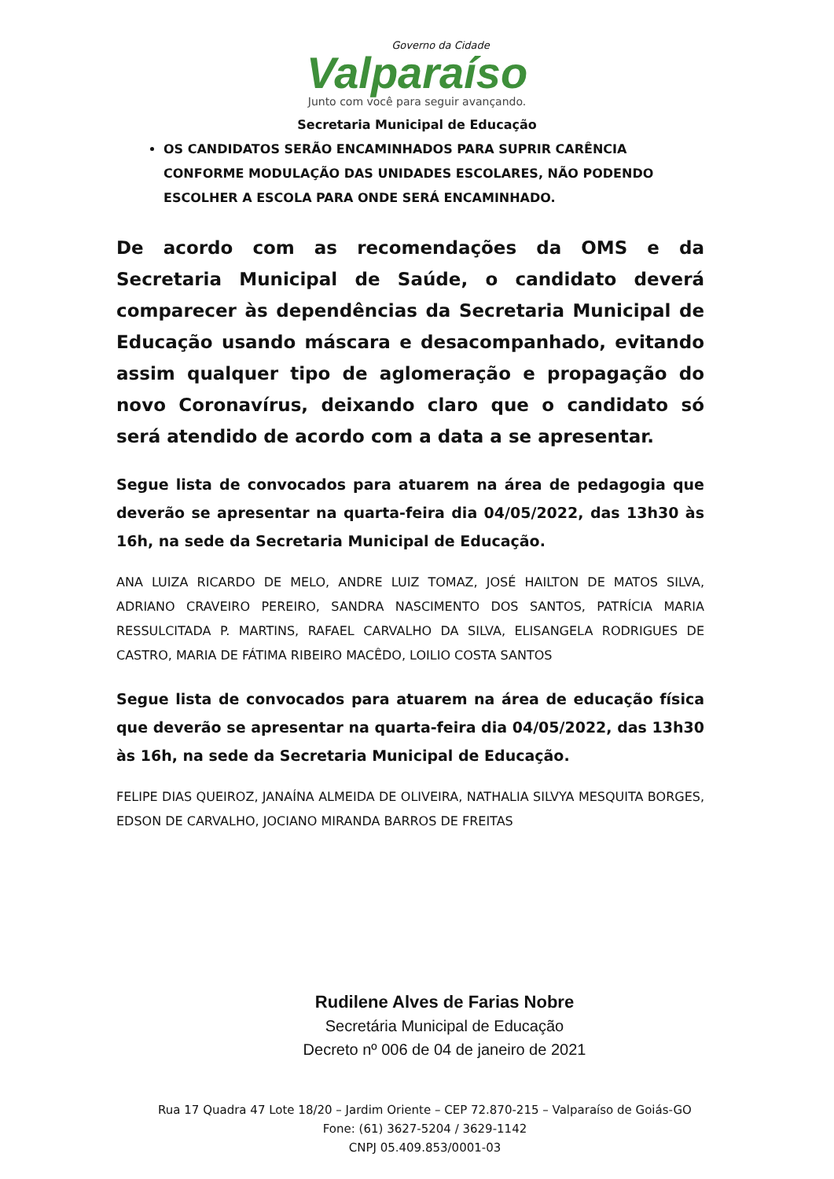Governo da Cidade
Valparaíso
Junto com você para seguir avançando.
Secretaria Municipal de Educação
OS CANDIDATOS SERÃO ENCAMINHADOS PARA SUPRIR CARÊNCIA CONFORME MODULAÇÃO DAS UNIDADES ESCOLARES, NÃO PODENDO ESCOLHER A ESCOLA PARA ONDE SERÁ ENCAMINHADO.
De acordo com as recomendações da OMS e da Secretaria Municipal de Saúde, o candidato deverá comparecer às dependências da Secretaria Municipal de Educação usando máscara e desacompanhado, evitando assim qualquer tipo de aglomeração e propagação do novo Coronavírus, deixando claro que o candidato só será atendido de acordo com a data a se apresentar.
Segue lista de convocados para atuarem na área de pedagogia que deverão se apresentar na quarta-feira dia 04/05/2022, das 13h30 às 16h, na sede da Secretaria Municipal de Educação.
ANA LUIZA RICARDO DE MELO, ANDRE LUIZ TOMAZ, JOSÉ HAILTON DE MATOS SILVA, ADRIANO CRAVEIRO PEREIRO, SANDRA NASCIMENTO DOS SANTOS, PATRÍCIA MARIA RESSULCITADA P. MARTINS, RAFAEL CARVALHO DA SILVA, ELISANGELA RODRIGUES DE CASTRO, MARIA DE FÁTIMA RIBEIRO MACÊDO, LOILIO COSTA SANTOS
Segue lista de convocados para atuarem na área de educação física que deverão se apresentar na quarta-feira dia 04/05/2022, das 13h30 às 16h, na sede da Secretaria Municipal de Educação.
FELIPE DIAS QUEIROZ, JANAÍNA ALMEIDA DE OLIVEIRA, NATHALIA SILVYA MESQUITA BORGES, EDSON DE CARVALHO, JOCIANO MIRANDA BARROS DE FREITAS
Rudilene Alves de Farias Nobre
Secretária Municipal de Educação
Decreto nº 006 de 04 de janeiro de 2021
Rua 17 Quadra 47 Lote 18/20 – Jardim Oriente – CEP 72.870-215 – Valparaíso de Goiás-GO
Fone: (61) 3627-5204 / 3629-1142
CNPJ 05.409.853/0001-03